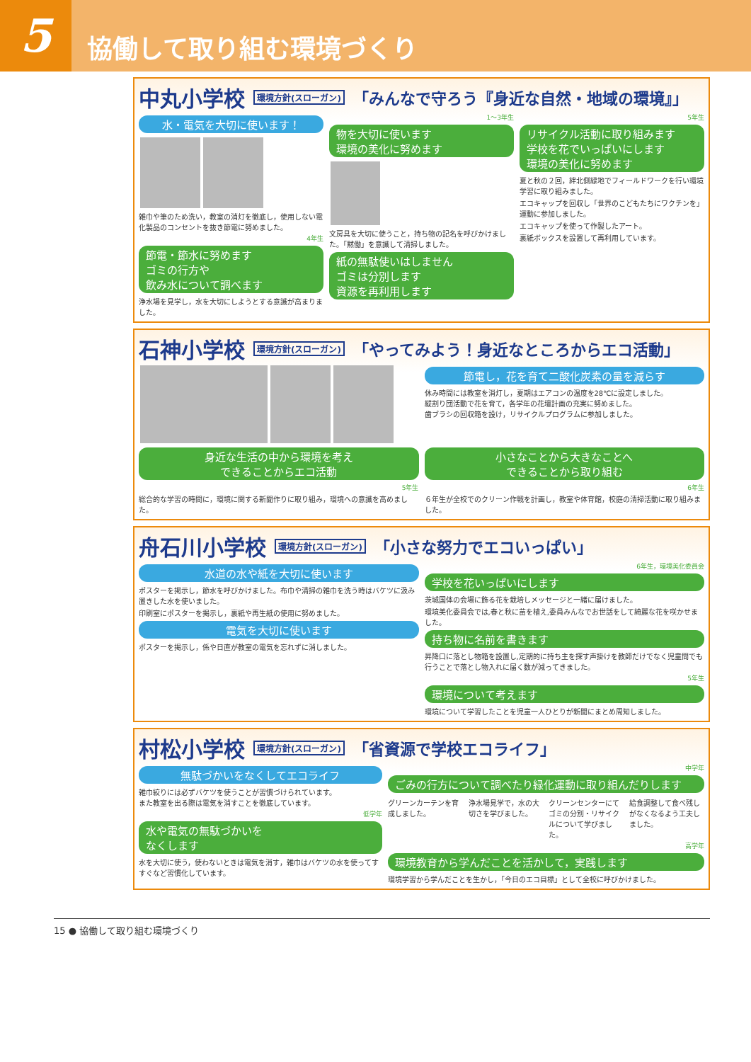5
協働して取り組む環境づくり
中丸小学校 環境方針(スローガン) 「みんなで守ろう『身近な自然・地域の環境』」
水・電気を大切に使います！
雑巾や筆のため洗い，教室の消灯を徹底し，使用しない電化製品のコンセントを抜き節電に努めました。
4年生
節電・節水に努めます
ゴミの行方や
飲み水について調べます
浄水場を見学し，水を大切にしようとする意識が高まりました。
1～3年生
物を大切に使います
環境の美化に努めます
文房具を大切に使うこと，持ち物の記名を呼びかけました。「黙働」を意識して清掃しました。
紙の無駄使いはしません
ゴミは分別します
資源を再利用します
5年生
リサイクル活動に取り組みます
学校を花でいっぱいにします
環境の美化に努めます
夏と秋の２回，絆北側緑地でフィールドワークを行い環境学習に取り組みました。
エコキャップを回収し「世界のこどもたちにワクチンを」運動に参加しました。
エコキャップを使って作製したアート。
裏紙ボックスを設置して再利用しています。
石神小学校 環境方針(スローガン) 「やってみよう！身近なところからエコ活動」
節電し，花を育て二酸化炭素の量を減らす
休み時間には教室を消灯し，夏期はエアコンの温度を28℃に設定しました。
縦割り団活動で花を育て，各学年の花壇計画の充実に努めました。
歯ブラシの回収箱を設け，リサイクルプログラムに参加しました。
身近な生活の中から環境を考え
できることからエコ活動
5年生
総合的な学習の時間に，環境に関する新聞作りに取り組み，環境への意識を高めました。
小さなことから大きなことへ
できることから取り組む
6年生
６年生が全校でのクリーン作戦を計画し，教室や体育館，校庭の清掃活動に取り組みました。
舟石川小学校 環境方針(スローガン) 「小さな努力でエコいっぱい」
水道の水や紙を大切に使います
ポスターを掲示し，節水を呼びかけました。布巾や清掃の雑巾を洗う時はバケツに汲み置きした水を使いました。
印刷室にポスターを掲示し，裏紙や再生紙の使用に努めました。
電気を大切に使います
ポスターを掲示し，係や日直が教室の電気を忘れずに消しました。
6年生，環境美化委員会
学校を花いっぱいにします
茨城国体の会場に飾る花を栽培しメッセージと一緒に届けました。
環境美化委員会では,春と秋に苗を植え,委員みんなでお世話をして綺麗な花を咲かせました。
持ち物に名前を書きます
昇降口に落とし物箱を設置し,定期的に持ち主を探す声掛けを教師だけでなく児童間でも行うことで落とし物入れに届く数が減ってきました。
5年生
環境について考えます
環境について学習したことを児童一人ひとりが新聞にまとめ周知しました。
村松小学校 環境方針(スローガン) 「省資源で学校エコライフ」
無駄づかいをなくしてエコライフ
雑巾絞りには必ずバケツを使うことが習慣づけられています。
また教室を出る際は電気を消すことを徹底しています。
低学年
水や電気の無駄づかいを
なくします
水を大切に使う，使わないときは電気を消す，雑巾はバケツの水を使ってすすぐなど習慣化しています。
中学年
ごみの行方について調べたり緑化運動に取り組んだりします
グリーンカーテンを育成しました。 浄水場見学で，水の大切さを学びました。
クリーンセンターにてゴミの分別・リサイクルについて学びました。
給食調整して食べ残しがなくなるよう工夫しました。
高学年
環境教育から学んだことを活かして，実践します
環境学習から学んだことを生かし，「今日のエコ目標」として全校に呼びかけました。
15 ● 協働して取り組む環境づくり